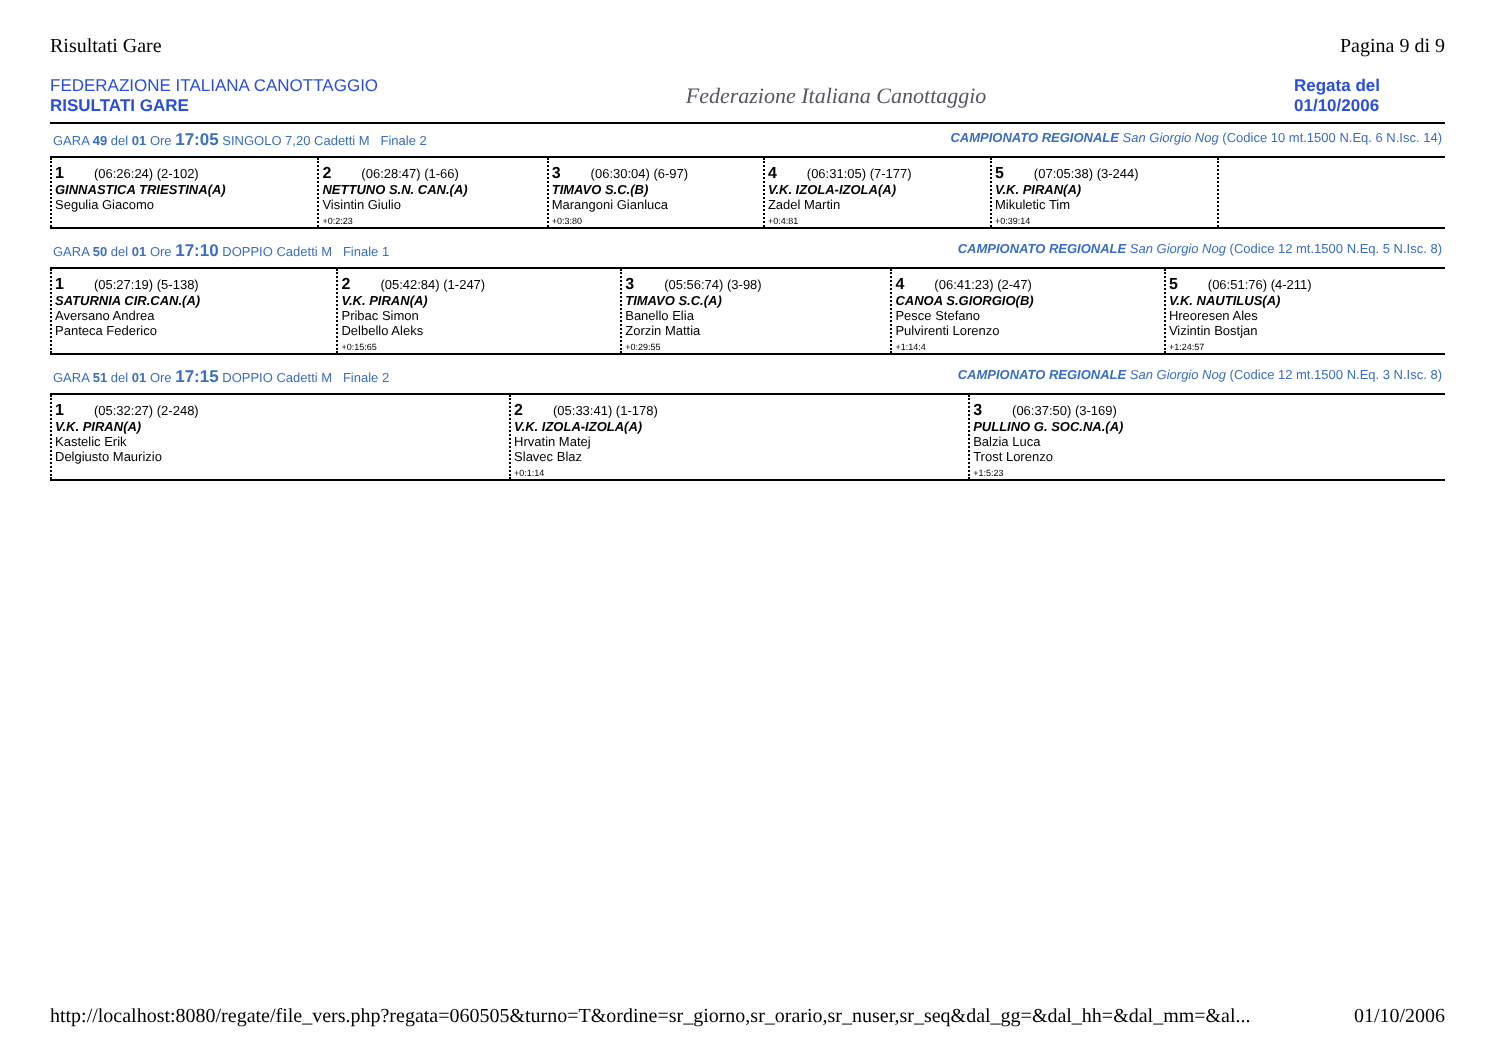Risultati Gare Pagina 9 di 9
FEDERAZIONE ITALIANA CANOTTAGGIO
RISULTATI GARE
Federazione Italiana Canottaggio
Regata del
01/10/2006
GARA 49 del 01 Ore 17:05 SINGOLO 7,20 Cadetti M Finale 2 CAMPIONATO REGIONALE San Giorgio Nog (Codice 10 mt.1500 N.Eq. 6 N.Isc. 14)
| 1 (06:26:24) (2-102) GINNASTICA TRIESTINA(A) Segulia Giacomo | 2 (06:28:47) (1-66) NETTUNO S.N. CAN.(A) Visintin Giulio +0:2:23 | 3 (06:30:04) (6-97) TIMAVO S.C.(B) Marangoni Gianluca +0:3:80 | 4 (06:31:05) (7-177) V.K. IZOLA-IZOLA(A) Zadel Martin +0:4:81 | 5 (07:05:38) (3-244) V.K. PIRAN(A) Mikuletic Tim +0:39:14 | |
GARA 50 del 01 Ore 17:10 DOPPIO Cadetti M Finale 1 CAMPIONATO REGIONALE San Giorgio Nog (Codice 12 mt.1500 N.Eq. 5 N.Isc. 8)
| 1 (05:27:19) (5-138) SATURNIA CIR.CAN.(A) Aversano Andrea Panteca Federico | 2 (05:42:84) (1-247) V.K. PIRAN(A) Pribac Simon Delbello Aleks +0:15:65 | 3 (05:56:74) (3-98) TIMAVO S.C.(A) Banello Elia Zorzin Mattia +0:29:55 | 4 (06:41:23) (2-47) CANOA S.GIORGIO(B) Pesce Stefano Pulvirenti Lorenzo +1:14:4 | 5 (06:51:76) (4-211) V.K. NAUTILUS(A) Hreoresen Ales Vizintin Bostjan +1:24:57 |
GARA 51 del 01 Ore 17:15 DOPPIO Cadetti M Finale 2 CAMPIONATO REGIONALE San Giorgio Nog (Codice 12 mt.1500 N.Eq. 3 N.Isc. 8)
| 1 (05:32:27) (2-248) V.K. PIRAN(A) Kastelic Erik Delgiusto Maurizio | 2 (05:33:41) (1-178) V.K. IZOLA-IZOLA(A) Hrvatin Matej Slavec Blaz +0:1:14 | 3 (06:37:50) (3-169) PULLINO G. SOC.NA.(A) Balzia Luca Trost Lorenzo +1:5:23 |
http://localhost:8080/regate/file_vers.php?regata=060505&turno=T&ordine=sr_giorno,sr_orario,sr_nuser,sr_seq&dal_gg=&dal_hh=&dal_mm=&al... 01/10/2006